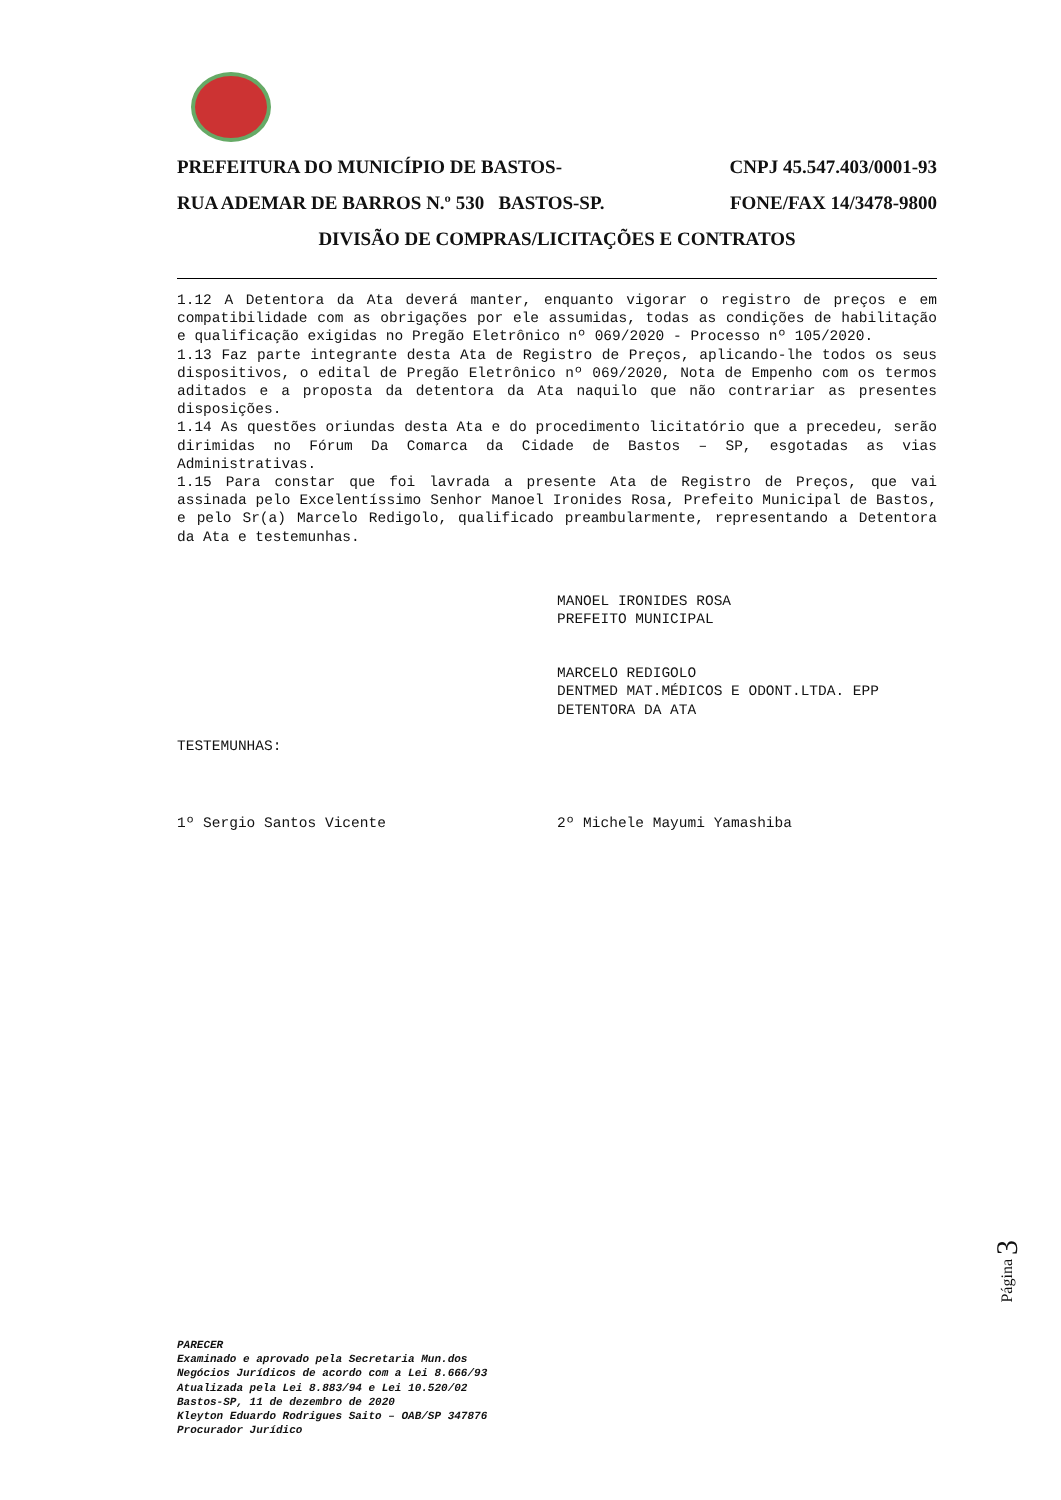PREFEITURA DO MUNICÍPIO DE BASTOS- CNPJ 45.547.403/0001-93
RUA ADEMAR DE BARROS N.º 530 BASTOS-SP. FONE/FAX 14/3478-9800
DIVISÃO DE COMPRAS/LICITAÇÕES E CONTRATOS
1.12 A Detentora da Ata deverá manter, enquanto vigorar o registro de preços e em compatibilidade com as obrigações por ele assumidas, todas as condições de habilitação e qualificação exigidas no Pregão Eletrônico nº 069/2020 - Processo nº 105/2020.
1.13 Faz parte integrante desta Ata de Registro de Preços, aplicando-lhe todos os seus dispositivos, o edital de Pregão Eletrônico nº 069/2020, Nota de Empenho com os termos aditados e a proposta da detentora da Ata naquilo que não contrariar as presentes disposições.
1.14 As questões oriundas desta Ata e do procedimento licitatório que a precedeu, serão dirimidas no Fórum Da Comarca da Cidade de Bastos – SP, esgotadas as vias Administrativas.
1.15 Para constar que foi lavrada a presente Ata de Registro de Preços, que vai assinada pelo Excelentíssimo Senhor Manoel Ironides Rosa, Prefeito Municipal de Bastos, e pelo Sr(a) Marcelo Redigolo, qualificado preambularmente, representando a Detentora da Ata e testemunhas.
MANOEL IRONIDES ROSA
PREFEITO MUNICIPAL
MARCELO REDIGOLO
DENTMED MAT.MÉDICOS E ODONT.LTDA. EPP
DETENTORA DA ATA
TESTEMUNHAS:
1º Sergio Santos Vicente 2º Michele Mayumi Yamashiba
PARECER
Examinado e aprovado pela Secretaria Mun.dos
Negócios Jurídicos de acordo com a Lei 8.666/93
Atualizada pela Lei 8.883/94 e Lei 10.520/02
Bastos-SP, 11 de dezembro de 2020
Kleyton Eduardo Rodrigues Saito – OAB/SP 347876
Procurador Jurídico
Página 3